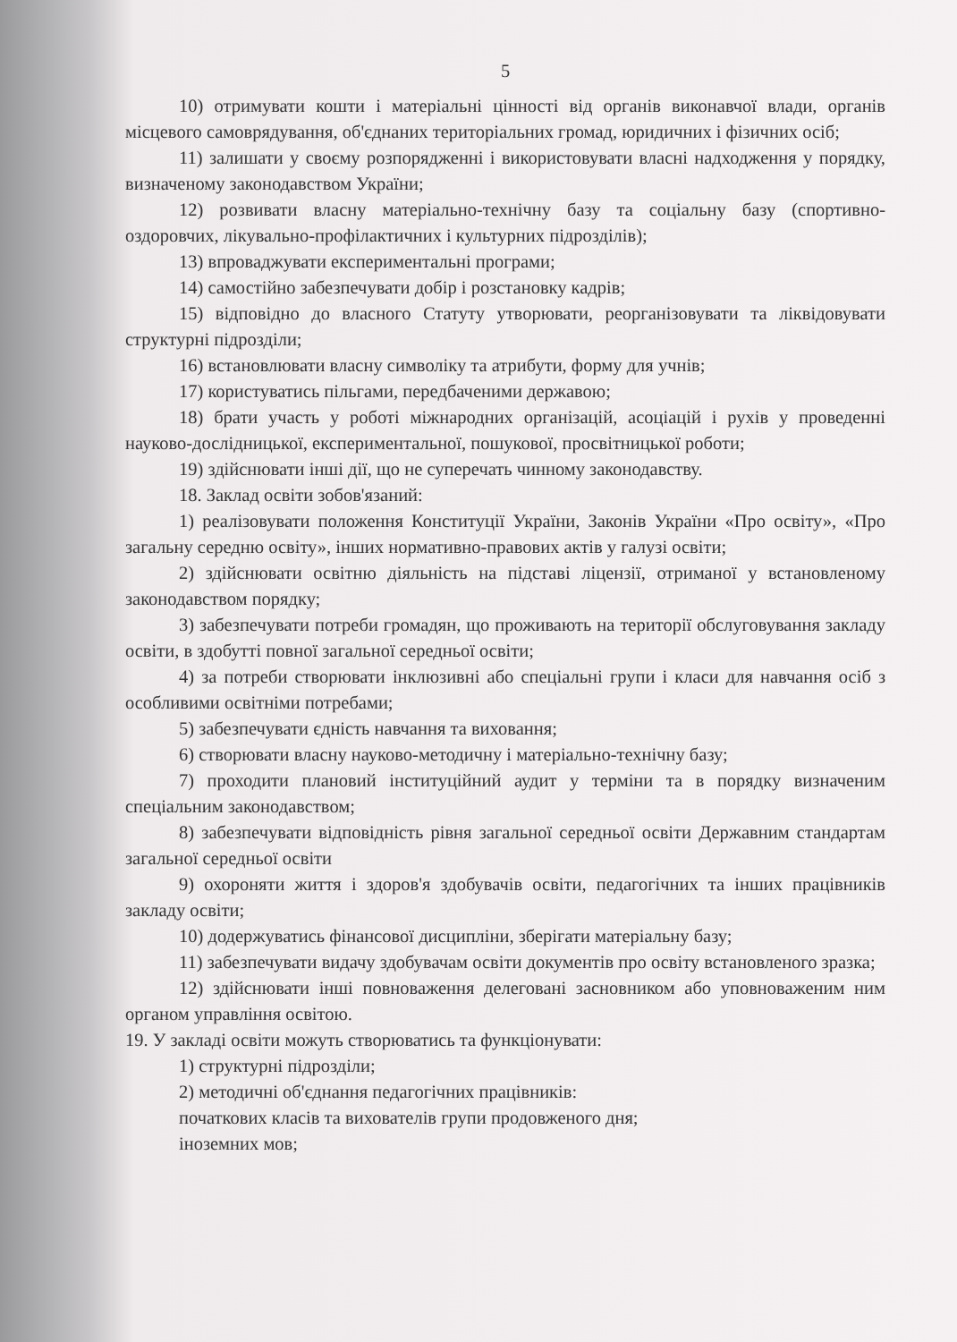5
10) отримувати кошти і матеріальні цінності від органів виконавчої влади, органів місцевого самоврядування, об'єднаних територіальних громад, юридичних і фізичних осіб;
11) залишати у своєму розпорядженні і використовувати власні надходження у порядку, визначеному законодавством України;
12) розвивати власну матеріально-технічну базу та соціальну базу (спортивно-оздоровчих, лікувально-профілактичних і культурних підрозділів);
13) впроваджувати експериментальні програми;
14) самостійно забезпечувати добір і розстановку кадрів;
15) відповідно до власного Статуту утворювати, реорганізовувати та ліквідовувати структурні підрозділи;
16) встановлювати власну символіку та атрибути, форму для учнів;
17) користуватись пільгами, передбаченими державою;
18) брати участь у роботі міжнародних організацій, асоціацій і рухів у проведенні науково-дослідницької, експериментальної, пошукової, просвітницької роботи;
19) здійснювати інші дії, що не суперечать чинному законодавству.
18. Заклад освіти зобов'язаний:
1) реалізовувати положення Конституції України, Законів України «Про освіту», «Про загальну середню освіту», інших нормативно-правових актів у галузі освіти;
2) здійснювати освітню діяльність на підставі ліцензії, отриманої у встановленому законодавством порядку;
3) забезпечувати потреби громадян, що проживають на території обслуговування закладу освіти, в здобутті повної загальної середньої освіти;
4) за потреби створювати інклюзивні або спеціальні групи і класи для навчання осіб з особливими освітніми потребами;
5) забезпечувати єдність навчання та виховання;
6) створювати власну науково-методичну і матеріально-технічну базу;
7) проходити плановий інституційний аудит у терміни та в порядку визначеним спеціальним законодавством;
8) забезпечувати відповідність рівня загальної середньої освіти Державним стандартам загальної середньої освіти
9) охороняти життя і здоров'я здобувачів освіти, педагогічних та інших працівників закладу освіти;
10) додержуватись фінансової дисципліни, зберігати матеріальну базу;
11) забезпечувати видачу здобувачам освіти документів про освіту встановленого зразка;
12) здійснювати інші повноваження делеговані засновником або уповноваженим ним органом управління освітою.
19. У закладі освіти можуть створюватись та функціонувати:
1) структурні підрозділи;
2) методичні об'єднання педагогічних працівників:
початкових класів та вихователів групи продовженого дня;
іноземних мов;